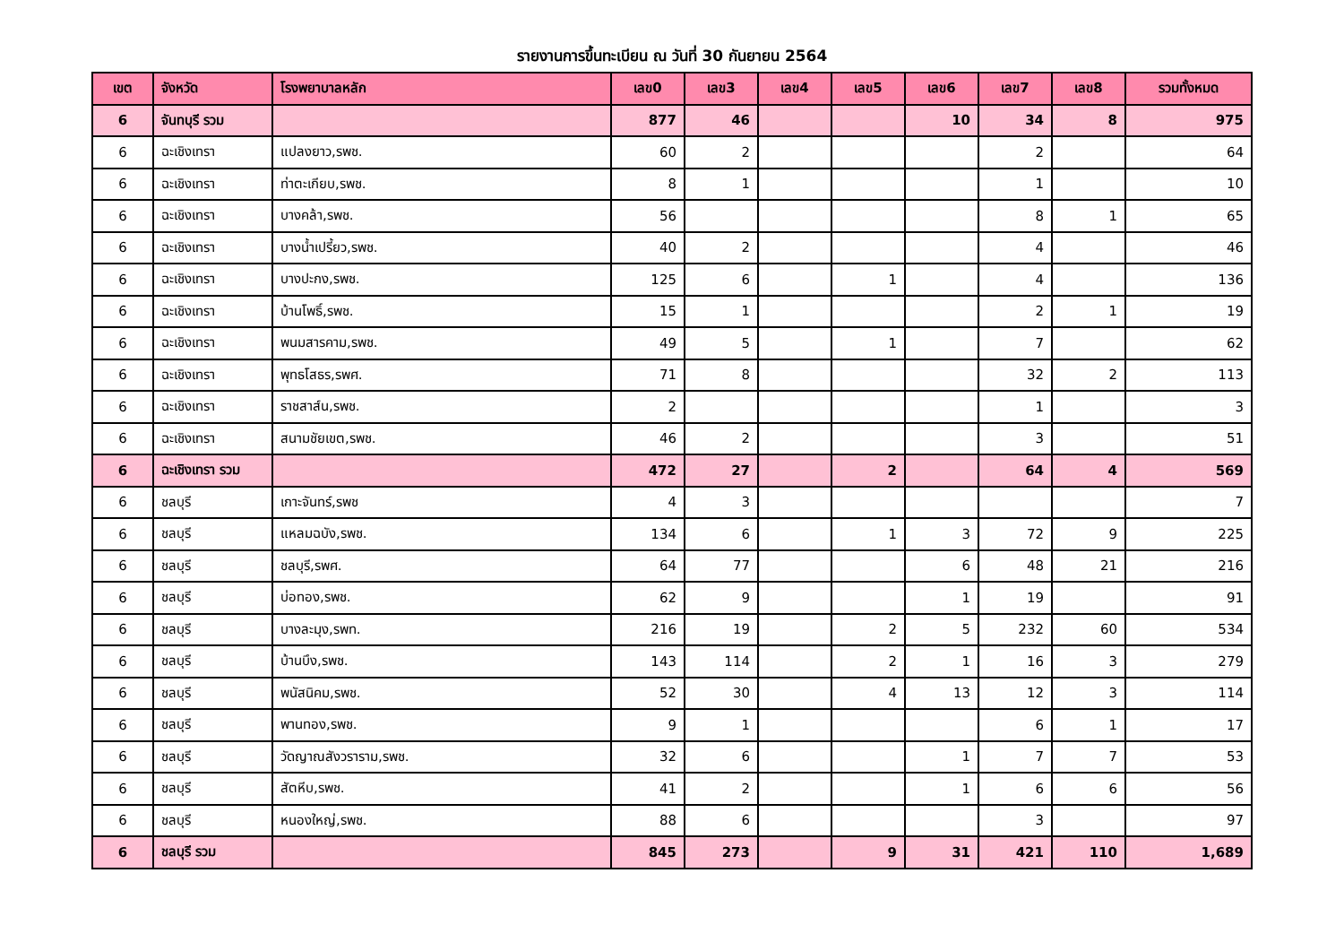รายงานการขึ้นทะเบียน ณ วันที่ 30 กันยายน 2564
| เขต | จังหวัด | โรงพยาบาลหลัก | เลข0 | เลข3 | เลข4 | เลข5 | เลข6 | เลข7 | เลข8 | รวมทั้งหมด |
| --- | --- | --- | --- | --- | --- | --- | --- | --- | --- | --- |
| 6 | จันทบุรี รวม | | 877 | 46 | | | 10 | 34 | 8 | 975 |
| 6 | ฉะเชิงเทรา | แปลงยาว,รพช. | 60 | 2 | | | | 2 | | 64 |
| 6 | ฉะเชิงเทรา | ท่าตะเกียบ,รพช. | 8 | 1 | | | | 1 | | 10 |
| 6 | ฉะเชิงเทรา | บางคล้า,รพช. | 56 | | | | | 8 | 1 | 65 |
| 6 | ฉะเชิงเทรา | บางน้ำเปรี้ยว,รพช. | 40 | 2 | | | | 4 | | 46 |
| 6 | ฉะเชิงเทรา | บางปะกง,รพช. | 125 | 6 | | 1 | | 4 | | 136 |
| 6 | ฉะเชิงเทรา | บ้านโพธิ์,รพช. | 15 | 1 | | | | 2 | 1 | 19 |
| 6 | ฉะเชิงเทรา | พนมสารคาม,รพช. | 49 | 5 | | 1 | | 7 | | 62 |
| 6 | ฉะเชิงเทรา | พุทธโสธร,รพศ. | 71 | 8 | | | | 32 | 2 | 113 |
| 6 | ฉะเชิงเทรา | ราชสาส์น,รพช. | 2 | | | | | 1 | | 3 |
| 6 | ฉะเชิงเทรา | สนามชัยเขต,รพช. | 46 | 2 | | | | 3 | | 51 |
| 6 | ฉะเชิงเทรา รวม | | 472 | 27 | | 2 | | 64 | 4 | 569 |
| 6 | ชลบุรี | เกาะจันทร์,รพช | 4 | 3 | | | | | | 7 |
| 6 | ชลบุรี | แหลมฉบัง,รพช. | 134 | 6 | | 1 | 3 | 72 | 9 | 225 |
| 6 | ชลบุรี | ชลบุรี,รพศ. | 64 | 77 | | | 6 | 48 | 21 | 216 |
| 6 | ชลบุรี | บ่อทอง,รพช. | 62 | 9 | | | 1 | 19 | | 91 |
| 6 | ชลบุรี | บางละมุง,รพท. | 216 | 19 | | 2 | 5 | 232 | 60 | 534 |
| 6 | ชลบุรี | บ้านบึง,รพช. | 143 | 114 | | 2 | 1 | 16 | 3 | 279 |
| 6 | ชลบุรี | พนัสนิคม,รพช. | 52 | 30 | | 4 | 13 | 12 | 3 | 114 |
| 6 | ชลบุรี | พานทอง,รพช. | 9 | 1 | | | | 6 | 1 | 17 |
| 6 | ชลบุรี | วัดญาณสังวราราม,รพช. | 32 | 6 | | | 1 | 7 | 7 | 53 |
| 6 | ชลบุรี | สัตหีบ,รพช. | 41 | 2 | | | 1 | 6 | 6 | 56 |
| 6 | ชลบุรี | หนองใหญ่,รพช. | 88 | 6 | | | | 3 | | 97 |
| 6 | ชลบุรี รวม | | 845 | 273 | | 9 | 31 | 421 | 110 | 1,689 |